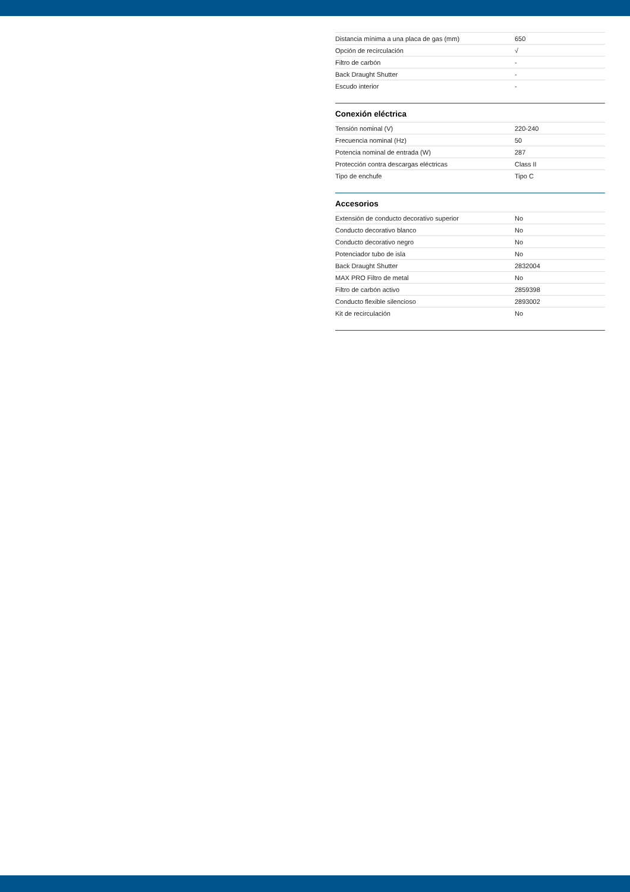| Distancia mínima a una placa de gas (mm) | 650 |
| Opción de recirculación | √ |
| Filtro de carbón | - |
| Back Draught Shutter | - |
| Escudo interior | - |
Conexión eléctrica
| Tensión nominal (V) | 220-240 |
| Frecuencia nominal (Hz) | 50 |
| Potencia nominal de entrada (W) | 287 |
| Protección contra descargas eléctricas | Class II |
| Tipo de enchufe | Tipo C |
Accesorios
| Extensión de conducto decorativo superior | No |
| Conducto decorativo blanco | No |
| Conducto decorativo negro | No |
| Potenciador tubo de isla | No |
| Back Draught Shutter | 2832004 |
| MAX PRO Filtro de metal | No |
| Filtro de carbón activo | 2859398 |
| Conducto flexible silencioso | 2893002 |
| Kit de recirculación | No |